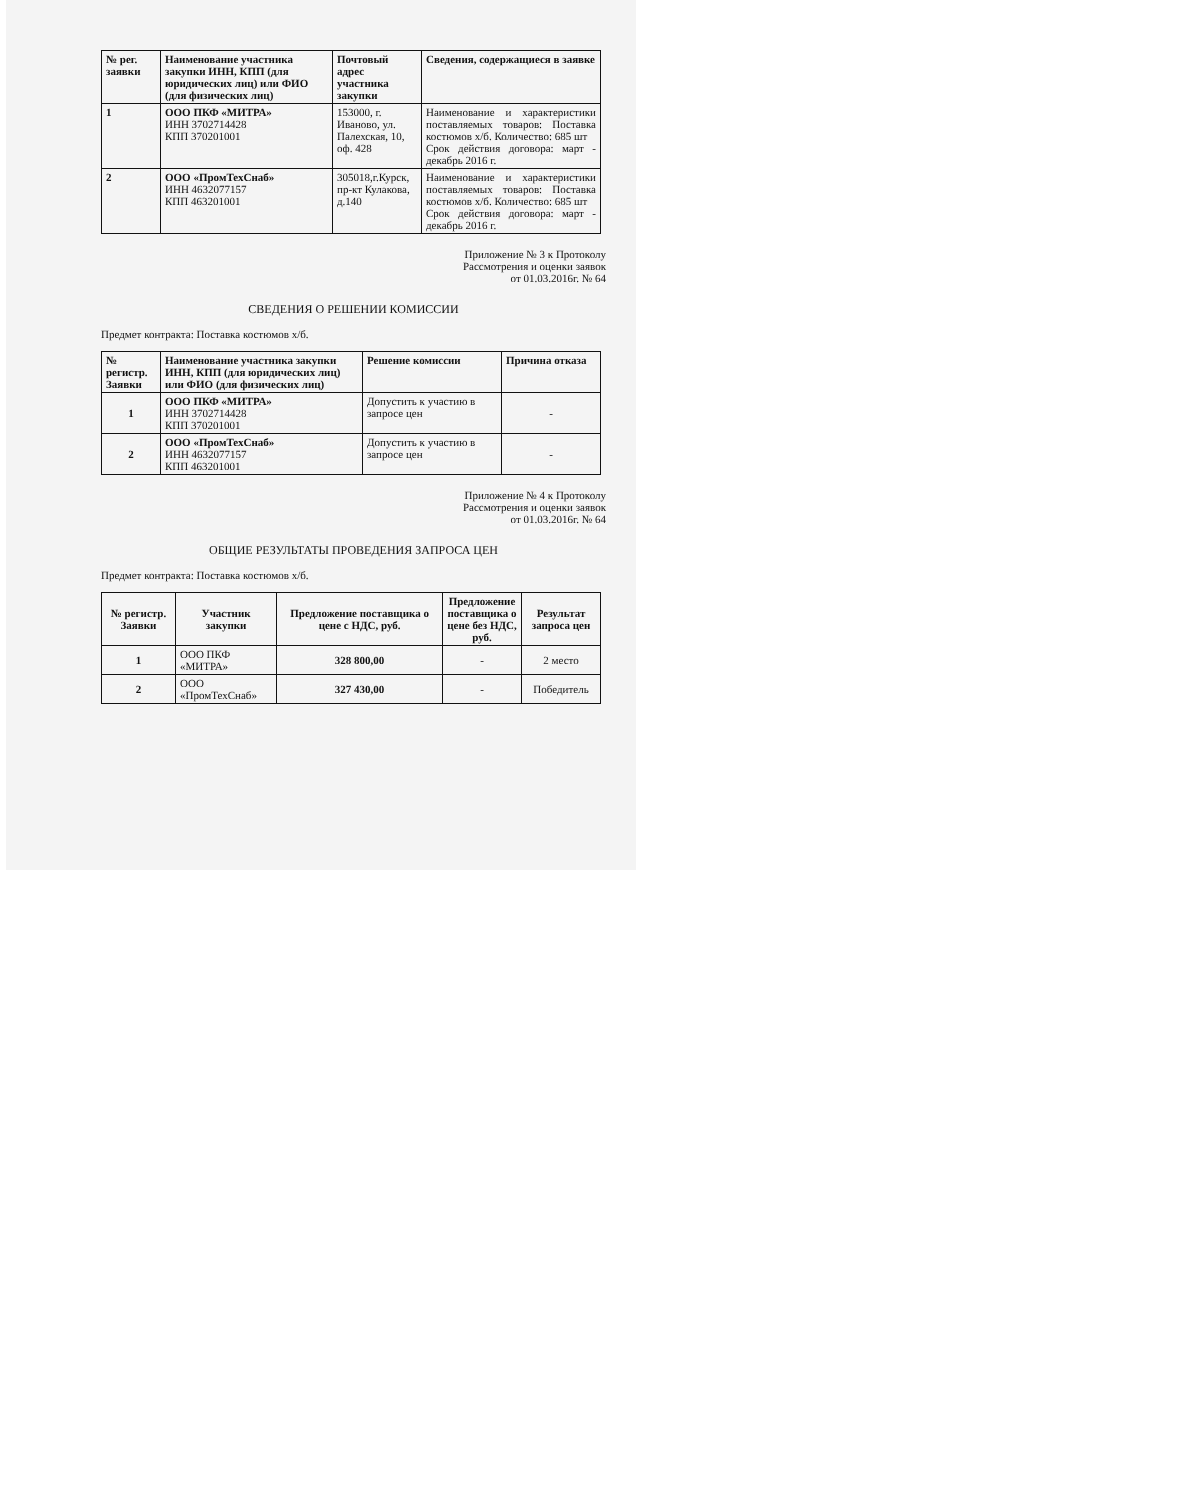| № рег. заявки | Наименование участника закупки ИНН, КПП (для юридических лиц) или ФИО (для физических лиц) | Почтовый адрес участника закупки | Сведения, содержащиеся в заявке |
| --- | --- | --- | --- |
| 1 | ООО ПКФ «МИТРА» ИНН 3702714428 КПП 370201001 | 153000, г. Иваново, ул. Палехская, 10, оф. 428 | Наименование и характеристики поставляемых товаров: Поставка костюмов х/б. Количество: 685 шт Срок действия договора: март - декабрь 2016 г. |
| 2 | ООО «ПромТехСнаб» ИНН 4632077157 КПП 463201001 | 305018,г.Курск, пр-кт Кулакова, д.140 | Наименование и характеристики поставляемых товаров: Поставка костюмов х/б. Количество: 685 шт Срок действия договора: март - декабрь 2016 г. |
Приложение № 3 к Протоколу
Рассмотрения и оценки заявок
от 01.03.2016г. № 64
СВЕДЕНИЯ О РЕШЕНИИ КОМИССИИ
Предмет контракта: Поставка костюмов х/б.
| № регистр. Заявки | Наименование участника закупки ИНН, КПП (для юридических лиц) или ФИО (для физических лиц) | Решение комиссии | Причина отказа |
| --- | --- | --- | --- |
| 1 | ООО ПКФ «МИТРА» ИНН 3702714428 КПП 370201001 | Допустить к участию в запросе цен | - |
| 2 | ООО «ПромТехСнаб» ИНН 4632077157 КПП 463201001 | Допустить к участию в запросе цен | - |
Приложение № 4 к Протоколу
Рассмотрения и оценки заявок
от 01.03.2016г. № 64
ОБЩИЕ РЕЗУЛЬТАТЫ ПРОВЕДЕНИЯ ЗАПРОСА ЦЕН
Предмет контракта: Поставка костюмов х/б.
| № регистр. Заявки | Участник закупки | Предложение поставщика о цене с НДС, руб. | Предложение поставщика о цене без НДС, руб. | Результат запроса цен |
| --- | --- | --- | --- | --- |
| 1 | ООО ПКФ «МИТРА» | 328 800,00 | - | 2 место |
| 2 | ООО «ПромТехСнаб» | 327 430,00 | - | Победитель |